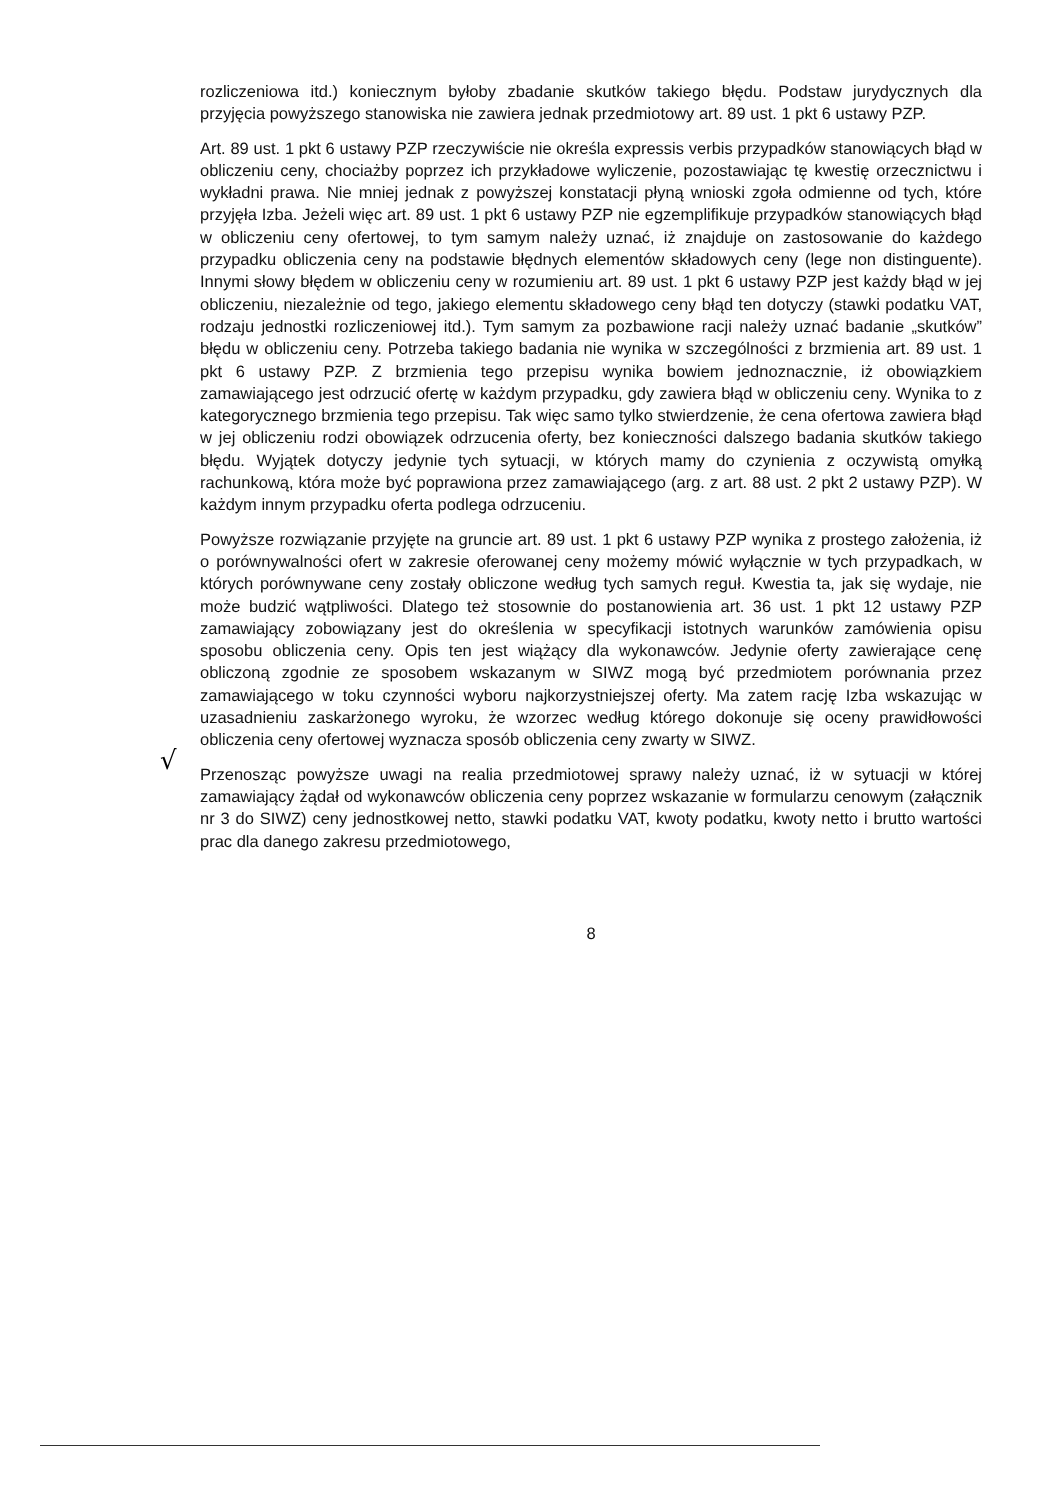√
rozliczeniowa itd.) koniecznym byłoby zbadanie skutków takiego błędu. Podstaw jurydycznych dla przyjęcia powyższego stanowiska nie zawiera jednak przedmiotowy art. 89 ust. 1 pkt 6 ustawy PZP.
Art. 89 ust. 1 pkt 6 ustawy PZP rzeczywiście nie określa expressis verbis przypadków stanowiących błąd w obliczeniu ceny, chociażby poprzez ich przykładowe wyliczenie, pozostawiając tę kwestię orzecznictwu i wykładni prawa. Nie mniej jednak z powyższej konstatacji płyną wnioski zgoła odmienne od tych, które przyjęła Izba. Jeżeli więc art. 89 ust. 1 pkt 6 ustawy PZP nie egzemplifikuje przypadków stanowiących błąd w obliczeniu ceny ofertowej, to tym samym należy uznać, iż znajduje on zastosowanie do każdego przypadku obliczenia ceny na podstawie błędnych elementów składowych ceny (lege non distinguente). Innymi słowy błędem w obliczeniu ceny w rozumieniu art. 89 ust. 1 pkt 6 ustawy PZP jest każdy błąd w jej obliczeniu, niezależnie od tego, jakiego elementu składowego ceny błąd ten dotyczy (stawki podatku VAT, rodzaju jednostki rozliczeniowej itd.). Tym samym za pozbawione racji należy uznać badanie „skutków” błędu w obliczeniu ceny. Potrzeba takiego badania nie wynika w szczególności z brzmienia art. 89 ust. 1 pkt 6 ustawy PZP. Z brzmienia tego przepisu wynika bowiem jednoznacznie, iż obowiązkiem zamawiającego jest odrzucić ofertę w każdym przypadku, gdy zawiera błąd w obliczeniu ceny. Wynika to z kategorycznego brzmienia tego przepisu. Tak więc samo tylko stwierdzenie, że cena ofertowa zawiera błąd w jej obliczeniu rodzi obowiązek odrzucenia oferty, bez konieczności dalszego badania skutków takiego błędu. Wyjątek dotyczy jedynie tych sytuacji, w których mamy do czynienia z oczywistą omyłką rachunkową, która może być poprawiona przez zamawiającego (arg. z art. 88 ust. 2 pkt 2 ustawy PZP). W każdym innym przypadku oferta podlega odrzuceniu.
Powyższe rozwiązanie przyjęte na gruncie art. 89 ust. 1 pkt 6 ustawy PZP wynika z prostego założenia, iż o porównywalności ofert w zakresie oferowanej ceny możemy mówić wyłącznie w tych przypadkach, w których porównywane ceny zostały obliczone według tych samych reguł. Kwestia ta, jak się wydaje, nie może budzić wątpliwości. Dlatego też stosownie do postanowienia art. 36 ust. 1 pkt 12 ustawy PZP zamawiający zobowiązany jest do określenia w specyfikacji istotnych warunków zamówienia opisu sposobu obliczenia ceny. Opis ten jest wiążący dla wykonawców. Jedynie oferty zawierające cenę obliczoną zgodnie ze sposobem wskazanym w SIWZ mogą być przedmiotem porównania przez zamawiającego w toku czynności wyboru najkorzystniejszej oferty. Ma zatem rację Izba wskazując w uzasadnieniu zaskarżonego wyroku, że wzorzec według którego dokonuje się oceny prawidłowości obliczenia ceny ofertowej wyznacza sposób obliczenia ceny zwarty w SIWZ.
Przenosząc powyższe uwagi na realia przedmiotowej sprawy należy uznać, iż w sytuacji w której zamawiający żądał od wykonawców obliczenia ceny poprzez wskazanie w formularzu cenowym (załącznik nr 3 do SIWZ) ceny jednostkowej netto, stawki podatku VAT, kwoty podatku, kwoty netto i brutto wartości prac dla danego zakresu przedmiotowego,
8